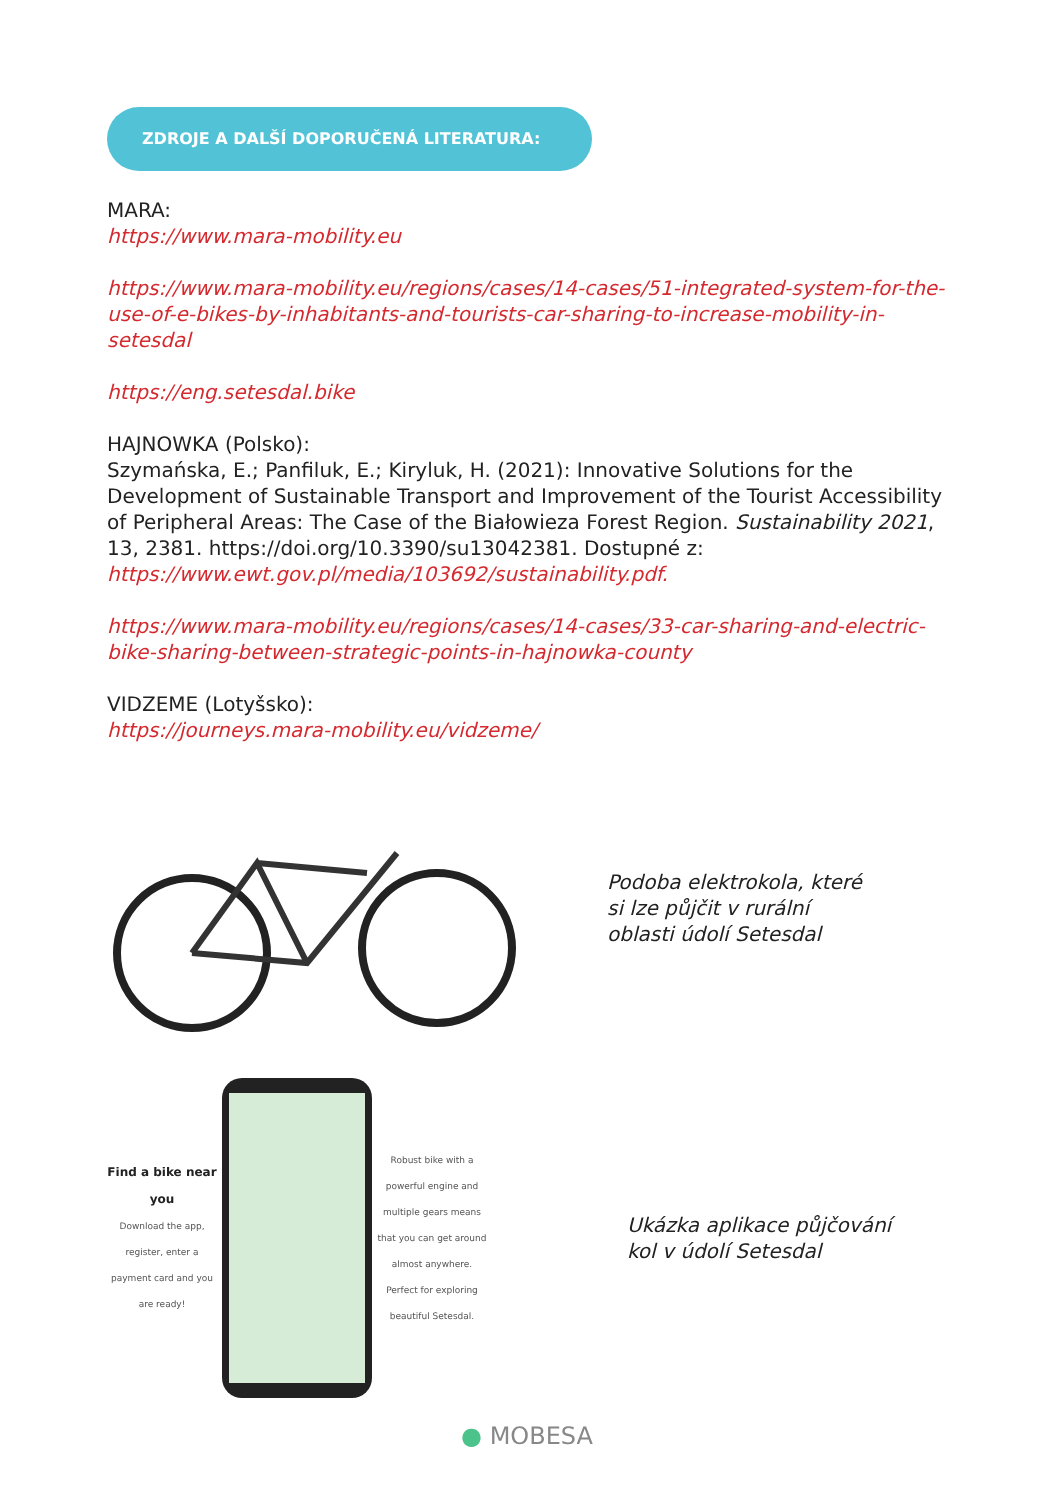ZDROJE A DALŠÍ DOPORUČENÁ LITERATURA:
MARA:
https://www.mara-mobility.eu
https://www.mara-mobility.eu/regions/cases/14-cases/51-integrated-system-for-the-use-of-e-bikes-by-inhabitants-and-tourists-car-sharing-to-increase-mobility-in-setesdal
https://eng.setesdal.bike
HAJNOWKA (Polsko):
Szymańska, E.; Panfiluk, E.; Kiryluk, H. (2021): Innovative Solutions for the Development of Sustainable Transport and Improvement of the Tourist Accessibility of Peripheral Areas: The Case of the Białowieza Forest Region. Sustainability 2021, 13, 2381. https://doi.org/10.3390/su13042381. Dostupné z: https://www.ewt.gov.pl/media/103692/sustainability.pdf.
https://www.mara-mobility.eu/regions/cases/14-cases/33-car-sharing-and-electric-bike-sharing-between-strategic-points-in-hajnowka-county
VIDZEME (Lotyšsko):
https://journeys.mara-mobility.eu/vidzeme/
Podoba elektrokola, které si lze půjčit v rurální oblasti údolí Setesdal
Find a bike near you
Download the app, register, enter a payment card and you are ready!
Robust bike with a powerful engine and multiple gears means that you can get around almost anywhere. Perfect for exploring beautiful Setesdal.
Ukázka aplikace půjčování kol v údolí Setesdal
● MOBESA